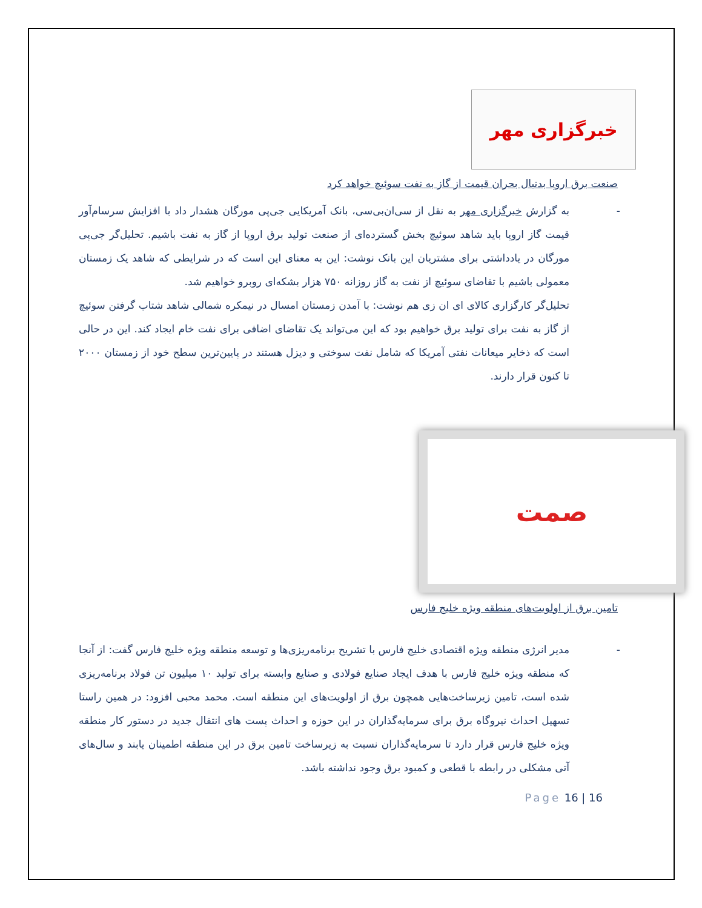خبرگزاری مهر
صنعت برق اروپا بدنبال بحران قیمت از گاز به نفت سوئیچ خواهد کرد
-
به گزارش خبرگزاری مهر به نقل از سی‌ان‌بی‌سی، بانک آمریکایی جی‌پی مورگان هشدار داد با افزایش سرسام‌آور قیمت گاز اروپا باید شاهد سوئیچ بخش گسترده‌ای از صنعت تولید برق اروپا از گاز به نفت باشیم. تحلیل‌گر جی‌پی مورگان در یادداشتی برای مشتریان این بانک نوشت: این به معنای این است که در شرایطی که شاهد یک زمستان معمولی باشیم با تقاضای سوئیچ از نفت به گاز روزانه ۷۵۰ هزار بشکه‌ای روبرو خواهیم شد.
تحلیل‌گر کارگزاری کالای ای ان زی هم نوشت: با آمدن زمستان امسال در نیمکره شمالی شاهد شتاب گرفتن سوئیچ از گاز به نفت برای تولید برق خواهیم بود که این می‌تواند یک تقاضای اضافی برای نفت خام ایجاد کند. این در حالی است که ذخایر میعانات نفتی آمریکا که شامل نفت سوختی و دیزل هستند در پایین‌ترین سطح خود از زمستان ۲۰۰۰ تا کنون قرار دارند.
صمت
تامین برق از اولویت‌های منطقه ویژه خلیج فارس
-
مدیر انرژی منطقه ویژه اقتصادی خلیج فارس با تشریح برنامه‌ریزی‌ها و توسعه منطقه ویژه خلیج فارس گفت: از آنجا که منطقه ویژه خلیج فارس با هدف ایجاد صنایع فولادی و صنایع وابسته برای تولید ۱۰ میلیون تن فولاد برنامه‌ریزی شده است، تامین زیرساخت‌هایی همچون برق از اولویت‌های این منطقه است. محمد محبی افزود: در همین راستا تسهیل احداث نیروگاه برق برای سرمایه‌گذاران در این حوزه و احداث پست های انتقال جدید در دستور کار منطقه ویژه خلیج فارس قرار دارد تا سرمایه‌گذاران نسبت به زیرساخت تامین برق در این منطقه اطمینان یابند و سال‌های آتی مشکلی در رابطه با قطعی و کمبود برق وجود نداشته باشد.
Page 16 | 16